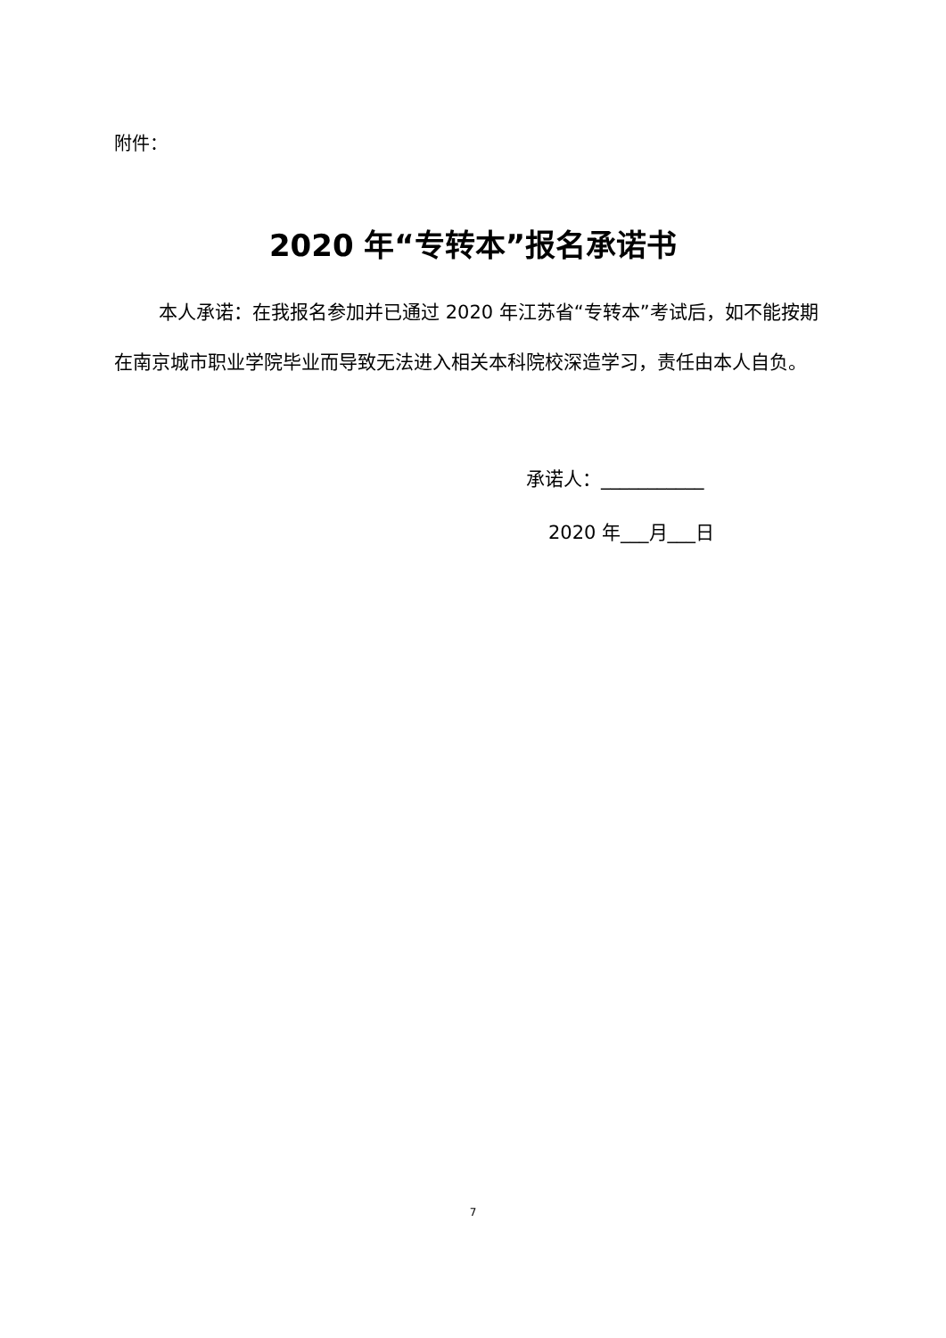附件：
2020 年“专转本”报名承诺书
本人承诺：在我报名参加并已通过 2020 年江苏省“专转本”考试后，如不能按期在南京城市职业学院毕业而导致无法进入相关本科院校深造学习，责任由本人自负。
承诺人：___________
2020 年___月___日
7